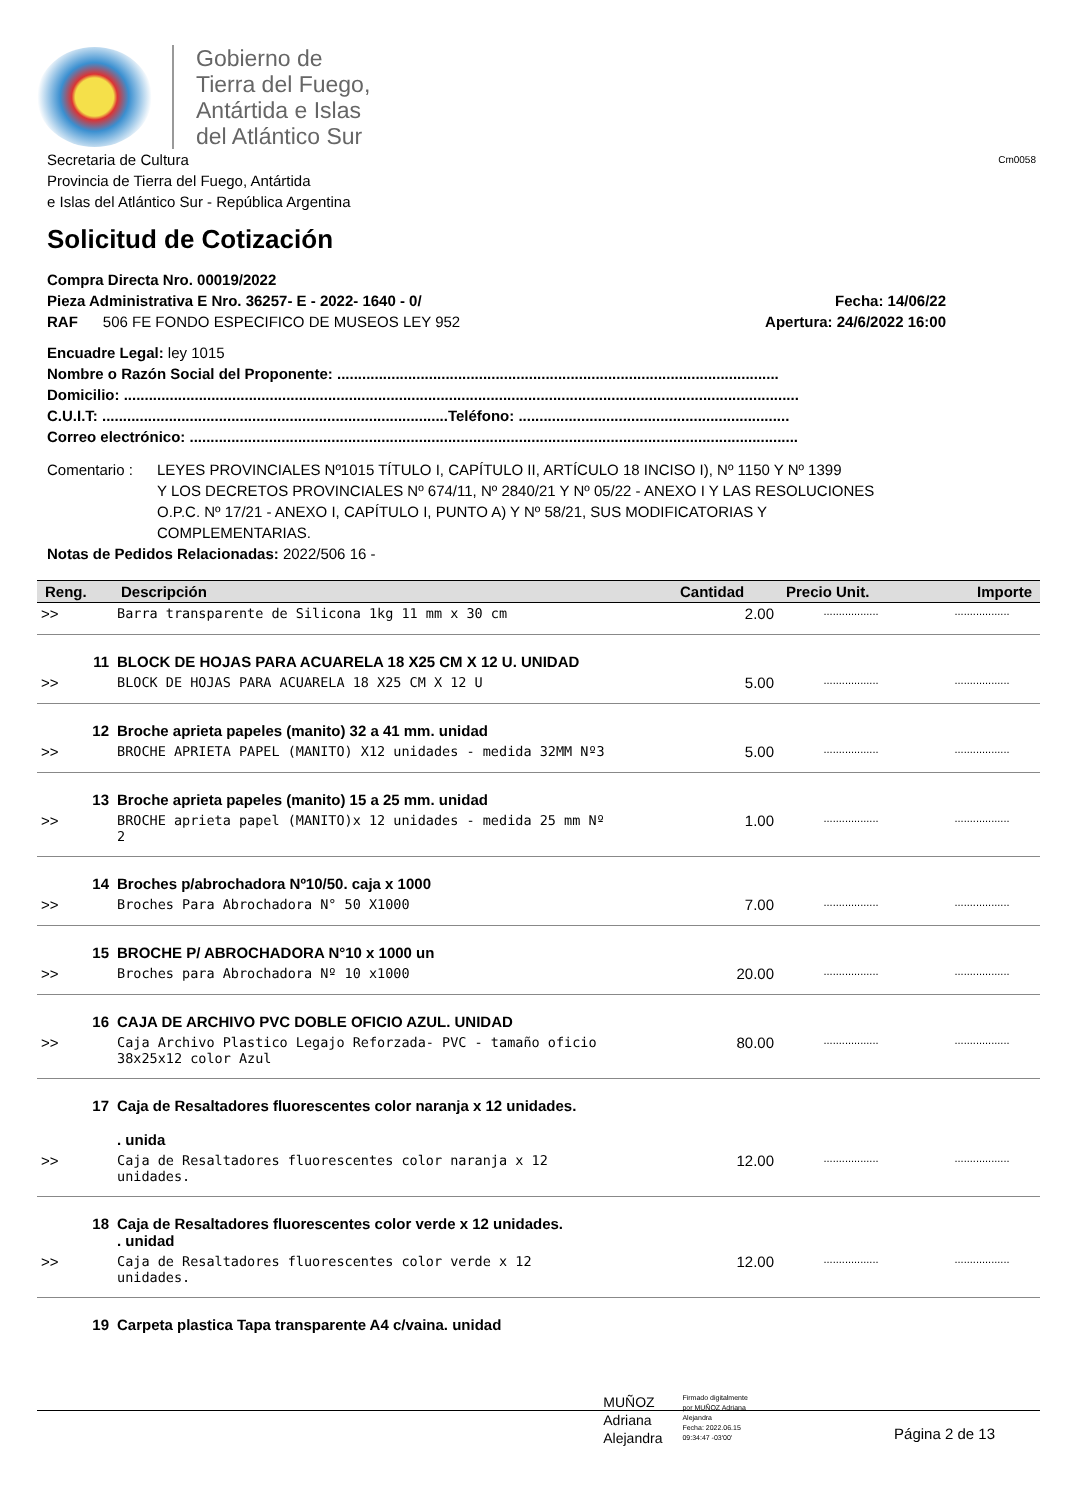Gobierno de
Tierra del Fuego,
Antártida e Islas
del Atlántico Sur
Secretaria de Cultura
Provincia de Tierra del Fuego, Antártida
e Islas del Atlántico Sur - República Argentina
Cm0058
Solicitud de Cotización
Compra Directa Nro. 00019/2022
Pieza Administrativa E Nro. 36257- E - 2022- 1640 - 0/
Fecha: 14/06/22
RAF 506 FE FONDO ESPECIFICO DE MUSEOS LEY 952
Apertura: 24/6/2022 16:00
Encuadre Legal: ley 1015
Nombre o Razón Social del Proponente: ..........................................................................................................
Domicilio: ..................................................................................................................................................................
C.U.I.T: ...................................................................................Teléfono: .................................................................
Correo electrónico: ..................................................................................................................................................
Comentario : LEYES PROVINCIALES Nº1015 TÍTULO I, CAPÍTULO II, ARTÍCULO 18 INCISO I), Nº 1150 Y Nº 1399
Y LOS DECRETOS PROVINCIALES Nº 674/11, Nº 2840/21 Y Nº 05/22 - ANEXO I Y LAS RESOLUCIONES
O.P.C. Nº 17/21 - ANEXO I, CAPÍTULO I, PUNTO A) Y Nº 58/21, SUS MODIFICATORIAS Y
COMPLEMENTARIAS.
Notas de Pedidos Relacionadas: 2022/506 16 -
| Reng. | Descripción | Cantidad | Precio Unit. | Importe |
| --- | --- | --- | --- | --- |
| >> | Barra transparente de Silicona 1kg 11 mm x 30 cm | 2.00 | .................. | .................. |
| 11 | BLOCK DE HOJAS PARA ACUARELA 18 X25 CM X 12 U. UNIDAD | | | |
| >> | BLOCK DE HOJAS PARA ACUARELA 18 X25 CM X 12 U | 5.00 | .................. | .................. |
| 12 | Broche aprieta papeles (manito) 32 a 41 mm. unidad | | | |
| >> | BROCHE APRIETA PAPEL (MANITO) X12 unidades - medida 32MM Nº3 | 5.00 | .................. | .................. |
| 13 | Broche aprieta papeles (manito) 15 a 25 mm. unidad | | | |
| >> | BROCHE aprieta papel (MANITO)x 12 unidades - medida 25 mm Nº 2 | 1.00 | .................. | .................. |
| 14 | Broches p/abrochadora Nº10/50. caja x 1000 | | | |
| >> | Broches Para Abrochadora N° 50 X1000 | 7.00 | .................. | .................. |
| 15 | BROCHE P/ ABROCHADORA N°10 x 1000 un | | | |
| >> | Broches para Abrochadora Nº 10 x1000 | 20.00 | .................. | .................. |
| 16 | CAJA DE ARCHIVO PVC DOBLE OFICIO AZUL. UNIDAD | | | |
| >> | Caja Archivo Plastico Legajo Reforzada- PVC - tamaño oficio 38x25x12 color Azul | 80.00 | .................. | .................. |
| 17 | Caja de Resaltadores fluorescentes color naranja x 12 unidades. . unida | | | |
| >> | Caja de Resaltadores fluorescentes color naranja x 12 unidades. | 12.00 | .................. | .................. |
| 18 | Caja de Resaltadores fluorescentes color verde x 12 unidades. . unidad | | | |
| >> | Caja de Resaltadores fluorescentes color verde x 12 unidades. | 12.00 | .................. | .................. |
| 19 | Carpeta plastica Tapa transparente A4 c/vaina. unidad | | | |
MUÑOZ
Adriana
Alejandra
Firmado digitalmente
por MUÑOZ Adriana
Alejandra
Fecha: 2022.06.15
09:34:47 -03'00'
Página 2 de 13